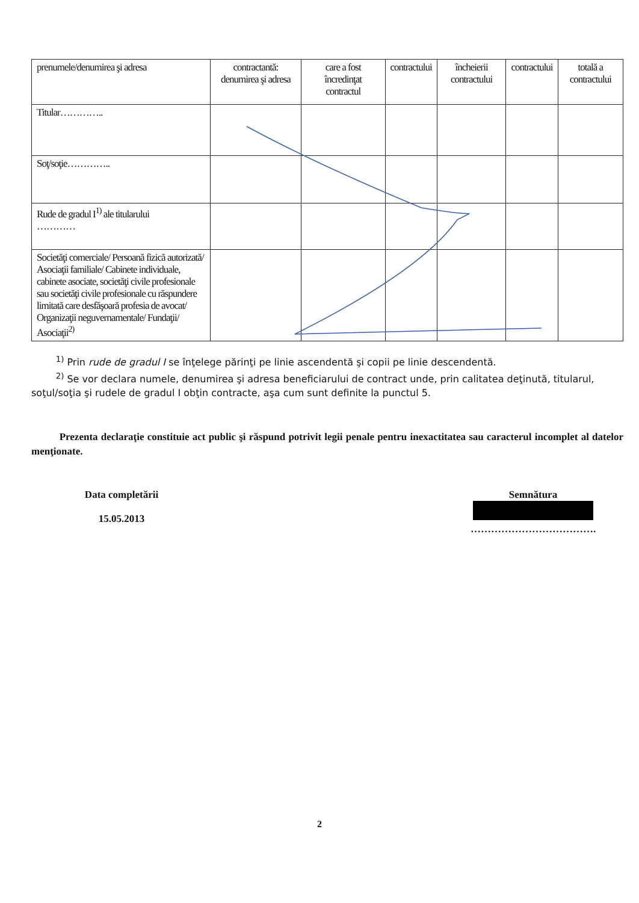| prenumele/denumirea şi adresa | contractantă: denumirea şi adresa | care a fost încredinţat contractul | contractului | încheierii contractului | contractului | totală a contractului |
| Titular………….. | | | | | | |
| Soţ/soţie………….. | | | | | | |
| Rude de gradul I<sup>1)</sup> ale titularului ………… | | | | | | |
| Societăţi comerciale/ Persoană fizică autorizată/ Asociaţii familiale/ Cabinete individuale, cabinete asociate, societăţi civile profesionale sau societăţi civile profesionale cu răspundere limitată care desfăşoară profesia de avocat/ Organizaţii neguvernamentale/ Fundaţii/ Asociaţii<sup>2)</sup> | | | | | | |
<sup>1)</sup> Prin rude de gradul I se înţelege părinţi pe linie ascendentă şi copii pe linie descendentă.
<sup>2)</sup> Se vor declara numele, denumirea şi adresa beneficiarului de contract unde, prin calitatea deţinută, titularul, soţul/soţia şi rudele de gradul I obţin contracte, aşa cum sunt definite la punctul 5.
Prezenta declaraţie constituie act public şi răspund potrivit legii penale pentru inexactitatea sau caracterul incomplet al datelor menţionate.
Data completării
15.05.2013
Semnătura
……………………………….
2